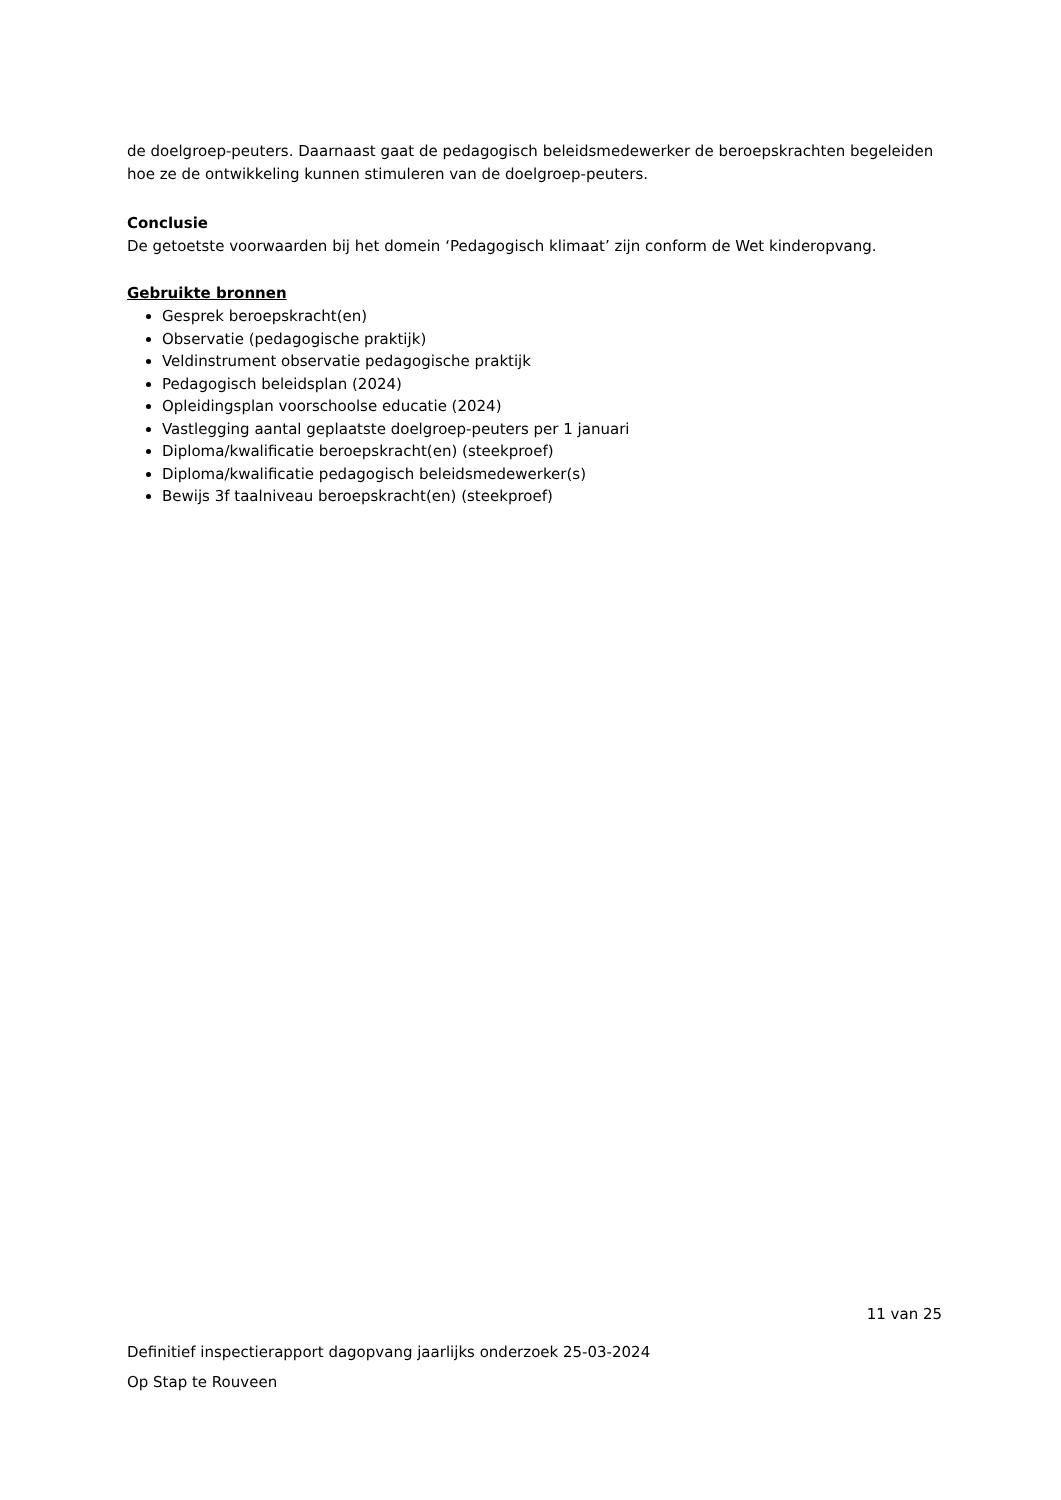de doelgroep-peuters. Daarnaast gaat de pedagogisch beleidsmedewerker de beroepskrachten begeleiden hoe ze de ontwikkeling kunnen stimuleren van de doelgroep-peuters.
Conclusie
De getoetste voorwaarden bij het domein ‘Pedagogisch klimaat’ zijn conform de Wet kinderopvang.
Gebruikte bronnen
Gesprek beroepskracht(en)
Observatie (pedagogische praktijk)
Veldinstrument observatie pedagogische praktijk
Pedagogisch beleidsplan (2024)
Opleidingsplan voorschoolse educatie (2024)
Vastlegging aantal geplaatste doelgroep-peuters per 1 januari
Diploma/kwalificatie beroepskracht(en) (steekproef)
Diploma/kwalificatie pedagogisch beleidsmedewerker(s)
Bewijs 3f taalniveau beroepskracht(en) (steekproef)
11 van 25
Definitief inspectierapport dagopvang jaarlijks onderzoek 25-03-2024
Op Stap te Rouveen